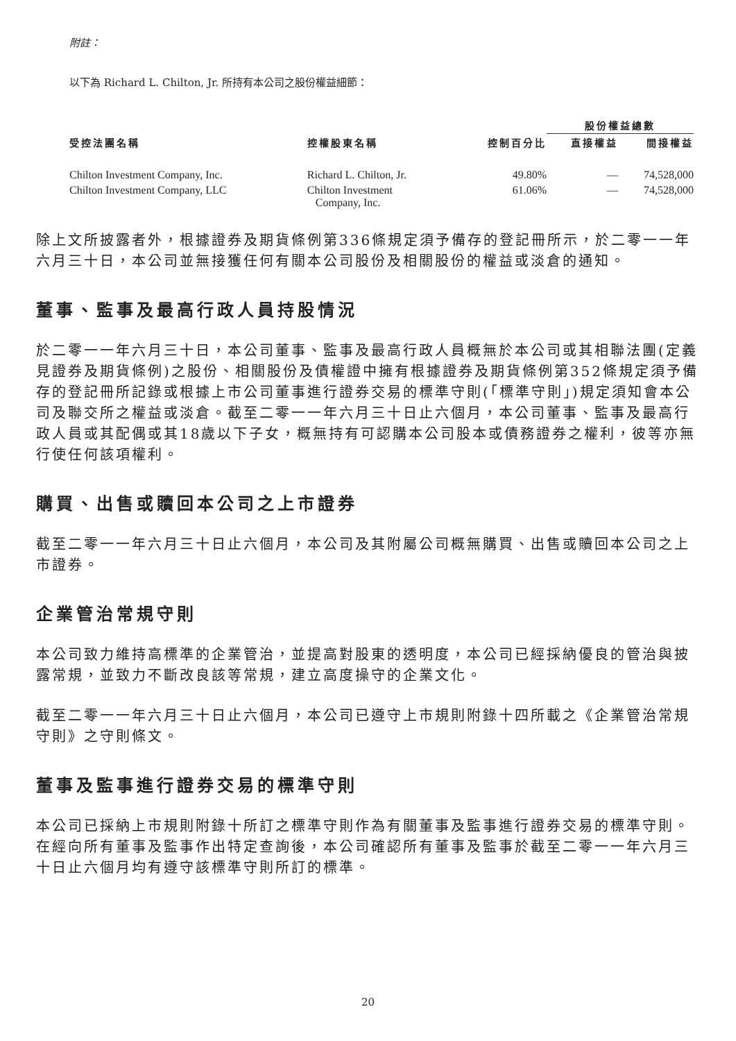附註：
以下為 Richard L. Chilton, Jr. 所持有本公司之股份權益細節：
| | | | 股份權益總數 | |
| --- | --- | --- | --- | --- |
| 受控法團名稱 | 控權股東名稱 | 控制百分比 | 直接權益 | 間接權益 |
| Chilton Investment Company, Inc. | Richard L. Chilton, Jr. | 49.80% | — | 74,528,000 |
| Chilton Investment Company, LLC | Chilton Investment Company, Inc. | 61.06% | — | 74,528,000 |
除上文所披露者外，根據證券及期貨條例第336條規定須予備存的登記冊所示，於二零一一年六月三十日，本公司並無接獲任何有關本公司股份及相關股份的權益或淡倉的通知。
董事、監事及最高行政人員持股情況
於二零一一年六月三十日，本公司董事、監事及最高行政人員概無於本公司或其相聯法團(定義見證券及期貨條例)之股份、相關股份及債權證中擁有根據證券及期貨條例第352條規定須予備存的登記冊所記錄或根據上市公司董事進行證券交易的標準守則(「標準守則」)規定須知會本公司及聯交所之權益或淡倉。截至二零一一年六月三十日止六個月，本公司董事、監事及最高行政人員或其配偶或其18歲以下子女，概無持有可認購本公司股本或債務證券之權利，彼等亦無行使任何該項權利。
購買、出售或贖回本公司之上市證券
截至二零一一年六月三十日止六個月，本公司及其附屬公司概無購買、出售或贖回本公司之上市證券。
企業管治常規守則
本公司致力維持高標準的企業管治，並提高對股東的透明度，本公司已經採納優良的管治與披露常規，並致力不斷改良該等常規，建立高度操守的企業文化。
截至二零一一年六月三十日止六個月，本公司已遵守上市規則附錄十四所載之《企業管治常規守則》之守則條文。
董事及監事進行證券交易的標準守則
本公司已採納上市規則附錄十所訂之標準守則作為有關董事及監事進行證券交易的標準守則。在經向所有董事及監事作出特定查詢後，本公司確認所有董事及監事於截至二零一一年六月三十日止六個月均有遵守該標準守則所訂的標準。
20